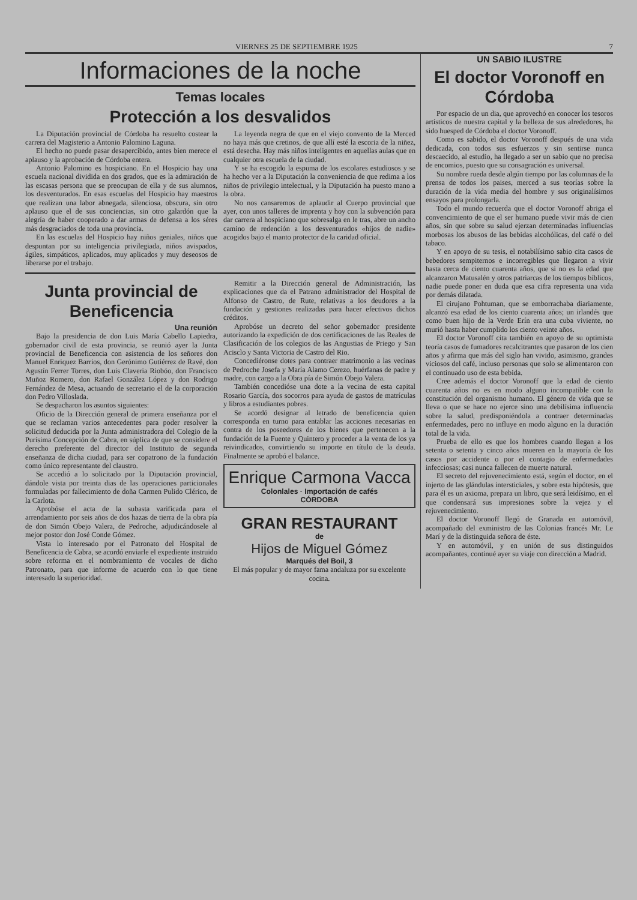VIERNES 25 DE SEPTIEMBRE 1925 7
Informaciones de la noche
Temas locales
Protección a los desvalidos
La Diputación provincial de Córdoba ha resuelto costear la carrera del Magisterio a Antonio Palomino Laguna.
El hecho no puede pasar desapercibido, antes bien merece el aplauso y la aprobación de Córdoba entera.
Antonio Palomino es hospiciano. En el Hospicio hay una escuela nacional dividida en dos grados, que es la admiración de las escasas persona que se preocupan de ella y de sus alumnos, los desventurados. En esas escuelas del Hospicio hay maestros que realizan una labor abnegada, silenciosa, obscura, sin otro aplauso que el de sus conciencias, sin otro galardón que la alegría de haber cooperado a dar armas de defensa a los séres más desgraciados de toda una provincia.
En las escuelas del Hospicio hay niños geniales, niños que despuntan por su inteligencia privilegiada, niños avispados, ágiles, simpáticos, aplicados, muy aplicados y muy deseosos de liberarse por el trabajo.
La leyenda negra de que en el viejo convento de la Merced no haya más que cretinos, de que allí esté la escoria de la niñez, está desecha. Hay más niños inteligentes en aquellas aulas que en cualquier otra escuela de la ciudad.
Y se ha escogido la espuma de los escolares estudiosos y se ha hecho ver a la Diputación la conveniencia de que redima a los niños de privilegio intelectual, y la Diputación ha puesto mano a la obra.
No nos cansaremos de aplaudir al Cuerpo provincial que ayer, con unos talleres de imprenta y hoy con la subvención para dar carrera al hospiciano que sobresalga en le tras, abre un ancho camino de redención a los desventurados «hijos de nadie» acogidos bajo el manto protector de la caridad oficial.
Junta provincial de Beneficencia
Una reunión
Bajo la presidencia de don Luis María Cabello Lapiedra, gobernador civil de esta provincia, se reunió ayer la Junta provincial de Beneficencia con asistencia de los señores don Manuel Enriquez Barrios, don Gerónimo Gutiérrez de Ravé, don Agustín Ferrer Torres, don Luis Claveria Riobóo, don Francisco Muñoz Romero, don Rafael González López y don Rodrigo Fernández de Mesa, actuando de secretario el de la corporación don Pedro Villoslada.
Se despacharon los asuntos siguientes:
Oficio de la Dirección general de primera enseñanza por el que se reclaman varios antecedentes para poder resolver la solicitud deducida por la Junta administradora del Colegio de la Purísima Concepción de Cabra, en súplica de que se considere el derecho preferente del director del Instituto de segunda enseñanza de dicha ciudad, para ser copatrono de la fundación como único representante del claustro.
Se accedió a lo solicitado por la Diputación provincial, dándole vista por treinta dias de las operaciones particionales formuladas por fallecimiento de doña Carmen Pulido Clérico, de la Carlota.
Aprobóse el acta de la subasta varificada para el arrendamiento por seis años de dos hazas de tierra de la obra pía de don Simón Obejo Valera, de Pedroche, adjudicándosele al mejor postor don José Conde Gómez.
Vista lo interesado por el Patronato del Hospital de Beneficencia de Cabra, se acordó enviarle el expediente instruido sobre reforma en el nombramiento de vocales de dicho Patronato, para que informe de acuerdo con lo que tiene interesado la superioridad.
Remitir a la Dirección general de Administración, las explicaciones que da el Patrano administrador del Hospital de Alfonso de Castro, de Rute, relativas a los deudores a la fundación y gestiones realizadas para hacer efectivos dichos créditos.
Aprobóse un decreto del señor gobernador presidente autorizando la expedición de dos certificaciones de las Reales de Clasificación de los colegios de las Angustias de Priego y San Acisclo y Santa Victoria de Castro del Rio.
Concediéronse dotes para contraer matrimonio a las vecinas de Pedroche Josefa y María Alamo Cerezo, huérfanas de padre y madre, con cargo a la Obra pía de Simón Obejo Valera.
También concedióse una dote a la vecina de esta capital Rosario García, dos socorros para ayuda de gastos de matrículas y libros a estudiantes pobres.
Se acordó designar al letrado de beneficencia quien corresponda en turno para entablar las acciones necesarias en contra de los poseedores de los bienes que pertenecen a la fundación de la Fuente y Quintero y proceder a la venta de los ya reivindicados, convirtiendo su importe en título de la deuda. Finalmente se aprobó el balance.
Enrique Carmona Vacca
Colonlales · Importación de cafés
CÓRDOBA
GRAN RESTAURANT
de
Hijos de Miguel Gómez
Marqués del Boil, 3
El más popular y de mayor fama andaluza por su excelente cocina.
UN SABIO ILUSTRE
El doctor Voronoff en Córdoba
Por espacio de un dia, que aprovechó en conocer los tesoros artísticos de nuestra capital y la belleza de sus alrededores, ha sido huesped de Córdoba el doctor Voronoff.
Como es sabido, el doctor Voronoff después de una vida dedicada, con todos sus esfuerzos y sin sentirse nunca descaecido, al estudio, ha llegado a ser un sabio que no precisa de encomios, puesto que su consagración es universal.
Su nombre rueda desde algún tiempo por las columnas de la prensa de todos los paises, merced a sus teorías sobre la duración de la vida media del hombre y sus originalísimos ensayos para prolongarla.
Todo el mundo recuerda que el doctor Voronoff abriga el convencimiento de que el ser humano puede vivir más de cien años, sin que sobre su salud ejerzan determinadas influencias morbosas los abusos de las bebidas alcohólicas, del café o del tabaco.
Y en apoyo de su tesis, el notabilísimo sabio cita casos de bebedores sempiternos e incorregibles que llegaron a vivir hasta cerca de ciento cuarenta años, que si no es la edad que alcanzaron Matusalén y otros patriarcas de los tiempos bíblicos, nadie puede poner en duda que esa cifra representa una vida por demás dilatada.
El cirujano Pohtuman, que se emborrachaba diariamente, alcanzó esa edad de los ciento cuarenta años; un irlandés que como buen hijo de la Verde Erín era una cuba viviente, no murió hasta haber cumplido los ciento veinte años.
El doctor Voronoff cita también en apoyo de su optimista teoría casos de fumadores recalcitrantes que pasaron de los cien años y afirma que más del siglo han vivido, asimismo, grandes viciosos del café, incluso personas que solo se alimentaron con el continuado uso de esta bebida.
Cree además el doctor Voronoff que la edad de ciento cuarenta años no es en modo alguno incompatible con la constitución del organismo humano. El género de vida que se lleva o que se hace no ejerce sino una debilísima influencia sobre la salud, predisponiéndola a contraer determinadas enfermedades, pero no influye en modo alguno en la duración total de la vida.
Prueba de ello es que los hombres cuando llegan a los setenta o setenta y cinco años mueren en la mayoría de los casos por accidente o por el contagio de enfermedades infecciosas; casi nunca fallecen de muerte natural.
El secreto del rejuvenecimiento está, según el doctor, en el injerto de las glándulas intersticiales, y sobre esta hipótesis, que para él es un axioma, prepara un libro, que será leidísimo, en el que condensará sus impresiones sobre la vejez y el rejuvenecimiento.
El doctor Voronoff llegó de Granada en automóvil, acompañado del exministro de las Colonias francés Mr. Le Marí y de la distinguida señora de éste.
Y en automóvil, y en unión de sus distinguidos acompañantes, continué ayer su viaje con dirección a Madrid.